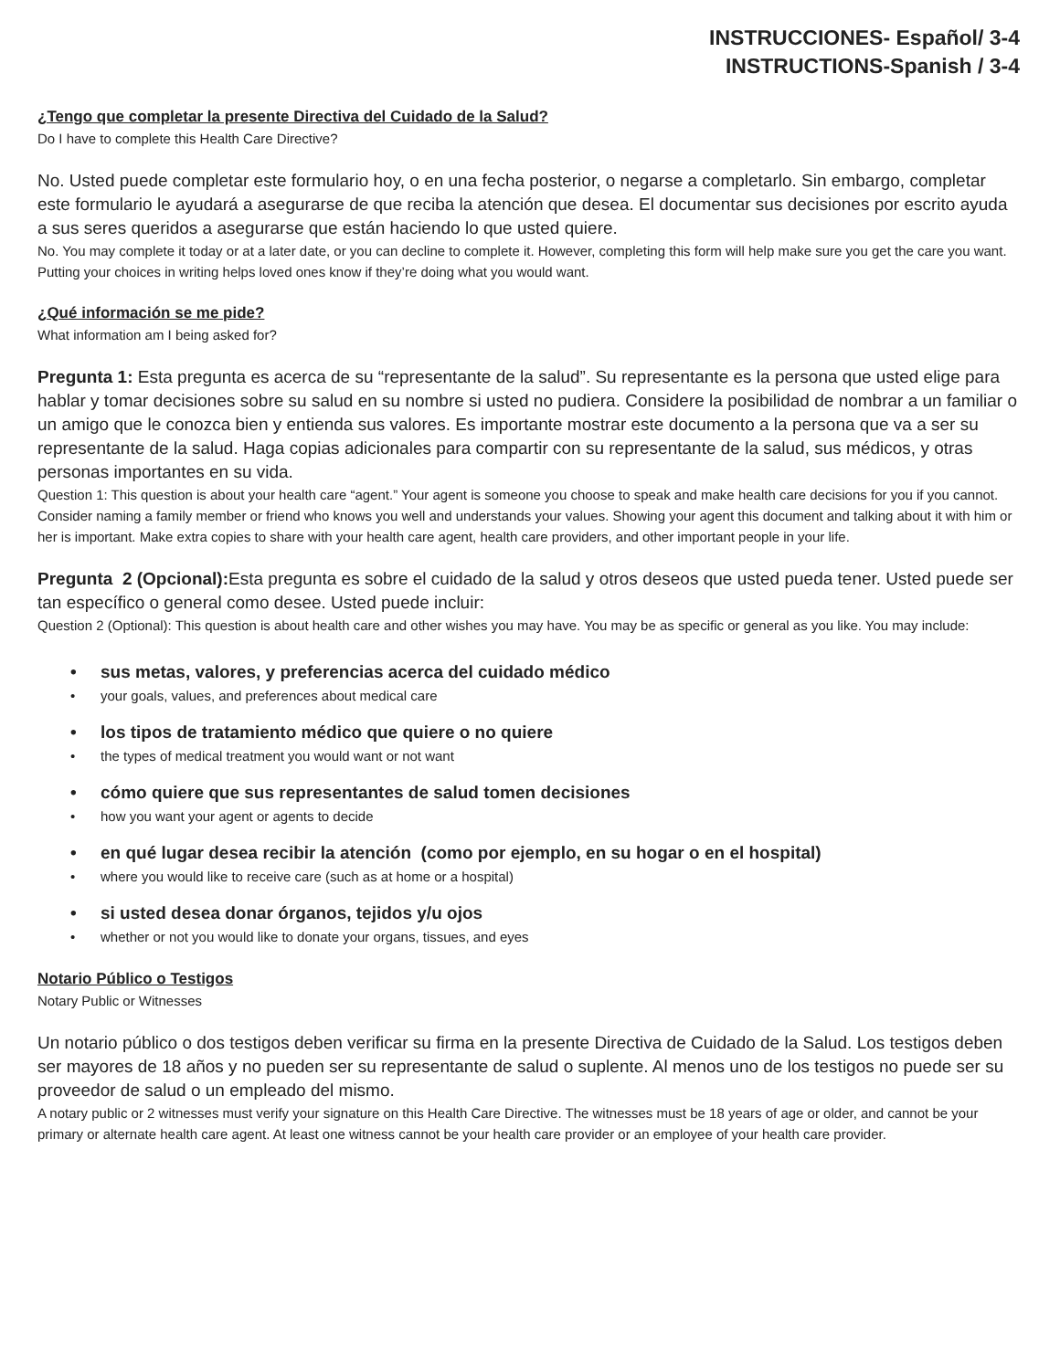INSTRUCCIONES- Español/ 3-4
INSTRUCTIONS-Spanish / 3-4
¿Tengo que completar la presente Directiva del Cuidado de la Salud?
Do I have to complete this Health Care Directive?
No. Usted puede completar este formulario hoy, o en una fecha posterior, o negarse a completarlo. Sin embargo, completar este formulario le ayudará a asegurarse de que reciba la atención que desea. El documentar sus decisiones por escrito ayuda a sus seres queridos a asegurarse que están haciendo lo que usted quiere.
No. You may complete it today or at a later date, or you can decline to complete it. However, completing this form will help make sure you get the care you want. Putting your choices in writing helps loved ones know if they’re doing what you would want.
¿Qué información se me pide?
What information am I being asked for?
Pregunta 1: Esta pregunta es acerca de su “representante de la salud”. Su representante es la persona que usted elige para hablar y tomar decisiones sobre su salud en su nombre si usted no pudiera. Considere la posibilidad de nombrar a un familiar o un amigo que le conozca bien y entienda sus valores. Es importante mostrar este documento a la persona que va a ser su representante de la salud. Haga copias adicionales para compartir con su representante de la salud, sus médicos, y otras personas importantes en su vida.
Question 1: This question is about your health care “agent.” Your agent is someone you choose to speak and make health care decisions for you if you cannot. Consider naming a family member or friend who knows you well and understands your values. Showing your agent this document and talking about it with him or her is important. Make extra copies to share with your health care agent, health care providers, and other important people in your life.
Pregunta 2 (Opcional): Esta pregunta es sobre el cuidado de la salud y otros deseos que usted pueda tener. Usted puede ser tan específico o general como desee. Usted puede incluir:
Question 2 (Optional): This question is about health care and other wishes you may have. You may be as specific or general as you like. You may include:
• sus metas, valores, y preferencias acerca del cuidado médico
• your goals, values, and preferences about medical care
• los tipos de tratamiento médico que quiere o no quiere
• the types of medical treatment you would want or not want
• cómo quiere que sus representantes de salud tomen decisiones
• how you want your agent or agents to decide
• en qué lugar desea recibir la atención (como por ejemplo, en su hogar o en el hospital)
• where you would like to receive care (such as at home or a hospital)
• si usted desea donar órganos, tejidos y/u ojos
• whether or not you would like to donate your organs, tissues, and eyes
Notario Público o Testigos
Notary Public or Witnesses
Un notario público o dos testigos deben verificar su firma en la presente Directiva de Cuidado de la Salud. Los testigos deben ser mayores de 18 años y no pueden ser su representante de salud o suplente. Al menos uno de los testigos no puede ser su proveedor de salud o un empleado del mismo.
A notary public or 2 witnesses must verify your signature on this Health Care Directive. The witnesses must be 18 years of age or older, and cannot be your primary or alternate health care agent. At least one witness cannot be your health care provider or an employee of your health care provider.